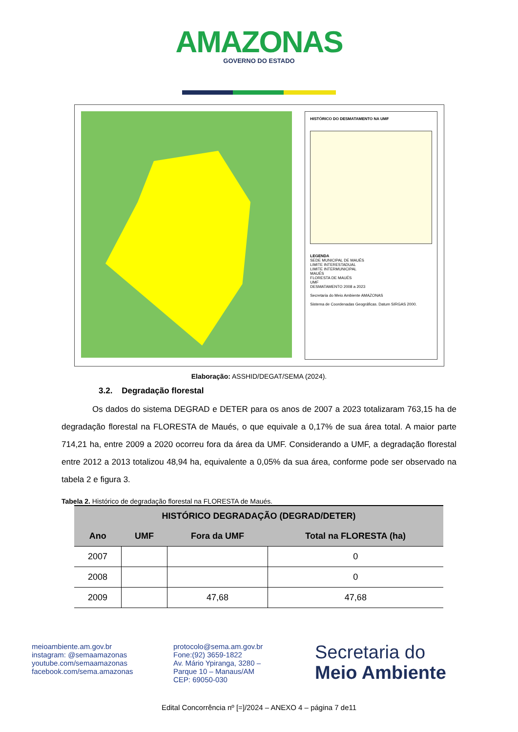AMAZONAS
GOVERNO DO ESTADO
HISTÓRICO DO DESMATAMENTO NA UMF
LEGENDA
SEDE MUNICIPAL DE MAUÉS
LIMITE INTERESTADUAL
LIMITE INTERMUNICIPAL
MAUÉS
FLORESTA DE MAUÉS
UMF
DESMATAMENTO 2008 a 2023
Secretaria do Meio Ambiente AMAZONAS
Sistema de Coordenadas Geográficas. Datum SIRGAS 2000.
Elaboração: ASSHID/DEGAT/SEMA (2024).
3.2. Degradação florestal
Os dados do sistema DEGRAD e DETER para os anos de 2007 a 2023 totalizaram 763,15 ha de degradação florestal na FLORESTA de Maués, o que equivale a 0,17% de sua área total. A maior parte 714,21 ha, entre 2009 a 2020 ocorreu fora da área da UMF. Considerando a UMF, a degradação florestal entre 2012 a 2013 totalizou 48,94 ha, equivalente a 0,05% da sua área, conforme pode ser observado na tabela 2 e figura 3.
Tabela 2. Histórico de degradação florestal na FLORESTA de Maués.
| HISTÓRICO DEGRADAÇÃO (DEGRAD/DETER) | | | |
| --- | --- | --- | --- |
| Ano | UMF | Fora da UMF | Total na FLORESTA (ha) |
| 2007 | | | 0 |
| 2008 | | | 0 |
| 2009 | | 47,68 | 47,68 |
meioambiente.am.gov.br
instagram: @semaamazonas
youtube.com/semaamazonas
facebook.com/sema.amazonas
protocolo@sema.am.gov.br
Fone:(92) 3659-1822
Av. Mário Ypiranga, 3280 –
Parque 10 – Manaus/AM
CEP: 69050-030
Secretaria do
Meio Ambiente
Edital Concorrência nº [=]/2024 – ANEXO 4 – página 7 de11